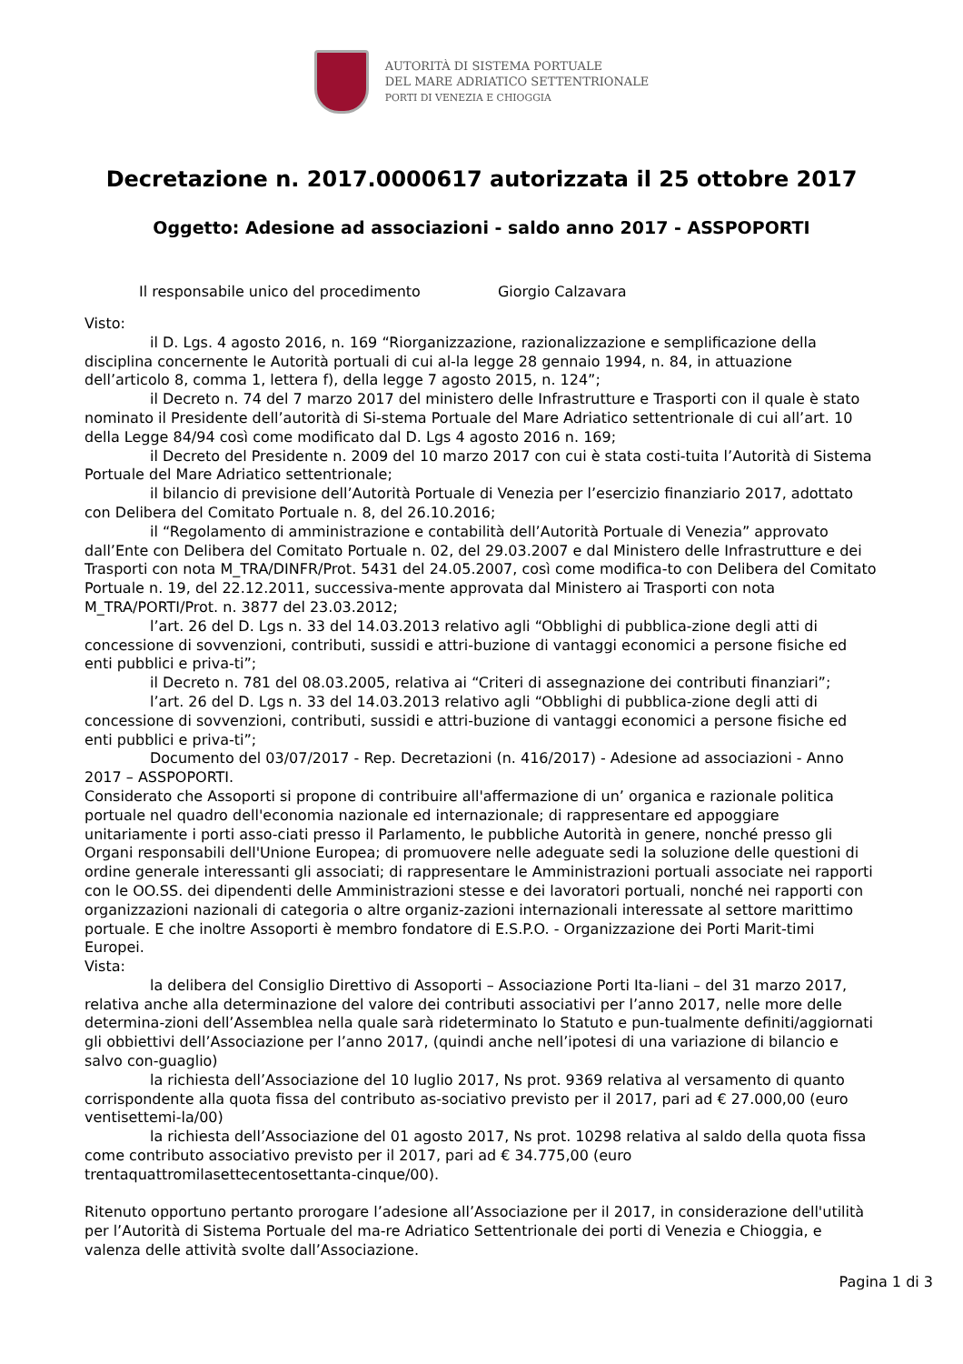AUTORITÀ DI SISTEMA PORTUALE
DEL MARE ADRIATICO SETTENTRIONALE
PORTI DI VENEZIA E CHIOGGIA
Decretazione n. 2017.0000617 autorizzata il 25 ottobre 2017
Oggetto: Adesione ad associazioni - saldo anno 2017 - ASSPOPORTI
Il responsabile unico del procedimento Giorgio Calzavara
Visto:
il D. Lgs. 4 agosto 2016, n. 169 “Riorganizzazione, razionalizzazione e semplificazione della disciplina concernente le Autorità portuali di cui al-la legge 28 gennaio 1994, n. 84, in attuazione dell’articolo 8, comma 1, lettera f), della legge 7 agosto 2015, n. 124”;
il Decreto n. 74 del 7 marzo 2017 del ministero delle Infrastrutture e Trasporti con il quale è stato nominato il Presidente dell’autorità di Si-stema Portuale del Mare Adriatico settentrionale di cui all’art. 10 della Legge 84/94 così come modificato dal D. Lgs 4 agosto 2016 n. 169;
il Decreto del Presidente n. 2009 del 10 marzo 2017 con cui è stata costi-tuita l’Autorità di Sistema Portuale del Mare Adriatico settentrionale;
il bilancio di previsione dell’Autorità Portuale di Venezia per l’esercizio finanziario 2017, adottato con Delibera del Comitato Portuale n. 8, del 26.10.2016;
il “Regolamento di amministrazione e contabilità dell’Autorità Portuale di Venezia” approvato dall’Ente con Delibera del Comitato Portuale n. 02, del 29.03.2007 e dal Ministero delle Infrastrutture e dei Trasporti con nota M_TRA/DINFR/Prot. 5431 del 24.05.2007, così come modifica-to con Delibera del Comitato Portuale n. 19, del 22.12.2011, successiva-mente approvata dal Ministero ai Trasporti con nota M_TRA/PORTI/Prot. n. 3877 del 23.03.2012;
l’art. 26 del D. Lgs n. 33 del 14.03.2013 relativo agli “Obblighi di pubblica-zione degli atti di concessione di sovvenzioni, contributi, sussidi e attri-buzione di vantaggi economici a persone fisiche ed enti pubblici e priva-ti”;
il Decreto n. 781 del 08.03.2005, relativa ai “Criteri di assegnazione dei contributi finanziari”;
l’art. 26 del D. Lgs n. 33 del 14.03.2013 relativo agli “Obblighi di pubblica-zione degli atti di concessione di sovvenzioni, contributi, sussidi e attri-buzione di vantaggi economici a persone fisiche ed enti pubblici e priva-ti”;
Documento del 03/07/2017 - Rep. Decretazioni (n. 416/2017) - Adesione ad associazioni - Anno 2017 – ASSPOPORTI.
Considerato che Assoporti si propone di contribuire all'affermazione di un’ organica e razionale politica portuale nel quadro dell'economia nazionale ed internazionale; di rappresentare ed appoggiare unitariamente i porti asso-ciati presso il Parlamento, le pubbliche Autorità in genere, nonché presso gli Organi responsabili dell'Unione Europea; di promuovere nelle adeguate sedi la soluzione delle questioni di ordine generale interessanti gli associati; di rappresentare le Amministrazioni portuali associate nei rapporti con le OO.SS. dei dipendenti delle Amministrazioni stesse e dei lavoratori portuali, nonché nei rapporti con organizzazioni nazionali di categoria o altre organiz-zazioni internazionali interessate al settore marittimo portuale. E che inoltre Assoporti è membro fondatore di E.S.P.O. - Organizzazione dei Porti Marit-timi Europei.
Vista:
la delibera del Consiglio Direttivo di Assoporti – Associazione Porti Ita-liani – del 31 marzo 2017, relativa anche alla determinazione del valore dei contributi associativi per l’anno 2017, nelle more delle determina-zioni dell’Assemblea nella quale sarà rideterminato lo Statuto e pun-tualmente definiti/aggiornati gli obbiettivi dell’Associazione per l’anno 2017, (quindi anche nell’ipotesi di una variazione di bilancio e salvo con-guaglio)
la richiesta dell’Associazione del 10 luglio 2017, Ns prot. 9369 relativa al versamento di quanto corrispondente alla quota fissa del contributo as-sociativo previsto per il 2017, pari ad € 27.000,00 (euro ventisettemi-la/00)
la richiesta dell’Associazione del 01 agosto 2017, Ns prot. 10298 relativa al saldo della quota fissa come contributo associativo previsto per il 2017, pari ad € 34.775,00 (euro trentaquattromilasettecentosettanta-cinque/00).
Ritenuto opportuno pertanto prorogare l’adesione all’Associazione per il 2017, in considerazione dell'utilità per l’Autorità di Sistema Portuale del ma-re Adriatico Settentrionale dei porti di Venezia e Chioggia, e valenza delle attività svolte dall’Associazione.
Pagina 1 di 3